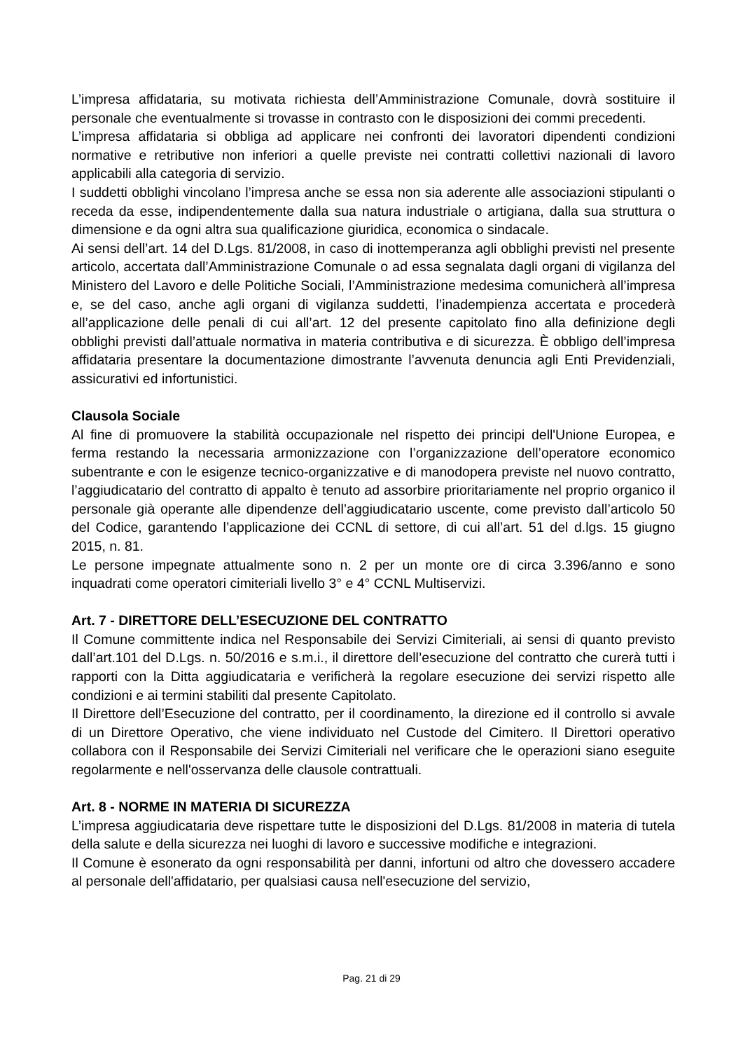L’impresa affidataria, su motivata richiesta dell’Amministrazione Comunale, dovrà sostituire il personale che eventualmente si trovasse in contrasto con le disposizioni dei commi precedenti.
L’impresa affidataria si obbliga ad applicare nei confronti dei lavoratori dipendenti condizioni normative e retributive non inferiori a quelle previste nei contratti collettivi nazionali di lavoro applicabili alla categoria di servizio.
I suddetti obblighi vincolano l’impresa anche se essa non sia aderente alle associazioni stipulanti o receda da esse, indipendentemente dalla sua natura industriale o artigiana, dalla sua struttura o dimensione e da ogni altra sua qualificazione giuridica, economica o sindacale.
Ai sensi dell’art. 14 del D.Lgs. 81/2008, in caso di inottemperanza agli obblighi previsti nel presente articolo, accertata dall’Amministrazione Comunale o ad essa segnalata dagli organi di vigilanza del Ministero del Lavoro e delle Politiche Sociali, l’Amministrazione medesima comunicherà all’impresa e, se del caso, anche agli organi di vigilanza suddetti, l’inadempienza accertata e procederà all’applicazione delle penali di cui all’art. 12 del presente capitolato fino alla definizione degli obblighi previsti dall’attuale normativa in materia contributiva e di sicurezza. È obbligo dell’impresa affidataria presentare la documentazione dimostrante l’avvenuta denuncia agli Enti Previdenziali, assicurativi ed infortunistici.
Clausola Sociale
Al fine di promuovere la stabilità occupazionale nel rispetto dei principi dell'Unione Europea, e ferma restando la necessaria armonizzazione con l’organizzazione dell’operatore economico subentrante e con le esigenze tecnico-organizzative e di manodopera previste nel nuovo contratto, l’aggiudicatario del contratto di appalto è tenuto ad assorbire prioritariamente nel proprio organico il personale già operante alle dipendenze dell’aggiudicatario uscente, come previsto dall’articolo 50 del Codice, garantendo l’applicazione dei CCNL di settore, di cui all’art. 51 del d.lgs. 15 giugno 2015, n. 81.
Le persone impegnate attualmente sono n. 2 per un monte ore di circa 3.396/anno e sono inquadrati come operatori cimiteriali livello 3° e 4° CCNL Multiservizi.
Art. 7 - DIRETTORE DELL’ESECUZIONE DEL CONTRATTO
Il Comune committente indica nel Responsabile dei Servizi Cimiteriali, ai sensi di quanto previsto dall’art.101 del D.Lgs. n. 50/2016 e s.m.i., il direttore dell’esecuzione del contratto che curerà tutti i rapporti con la Ditta aggiudicataria e verificherà la regolare esecuzione dei servizi rispetto alle condizioni e ai termini stabiliti dal presente Capitolato.
Il Direttore dell’Esecuzione del contratto, per il coordinamento, la direzione ed il controllo si avvale di un Direttore Operativo, che viene individuato nel Custode del Cimitero. Il Direttori operativo collabora con il Responsabile dei Servizi Cimiteriali nel verificare che le operazioni siano eseguite regolarmente e nell'osservanza delle clausole contrattuali.
Art. 8 - NORME IN MATERIA DI SICUREZZA
L’impresa aggiudicataria deve rispettare tutte le disposizioni del D.Lgs. 81/2008 in materia di tutela della salute e della sicurezza nei luoghi di lavoro e successive modifiche e integrazioni.
Il Comune è esonerato da ogni responsabilità per danni, infortuni od altro che dovessero accadere al personale dell'affidatario, per qualsiasi causa nell'esecuzione del servizio,
Pag. 21 di 29